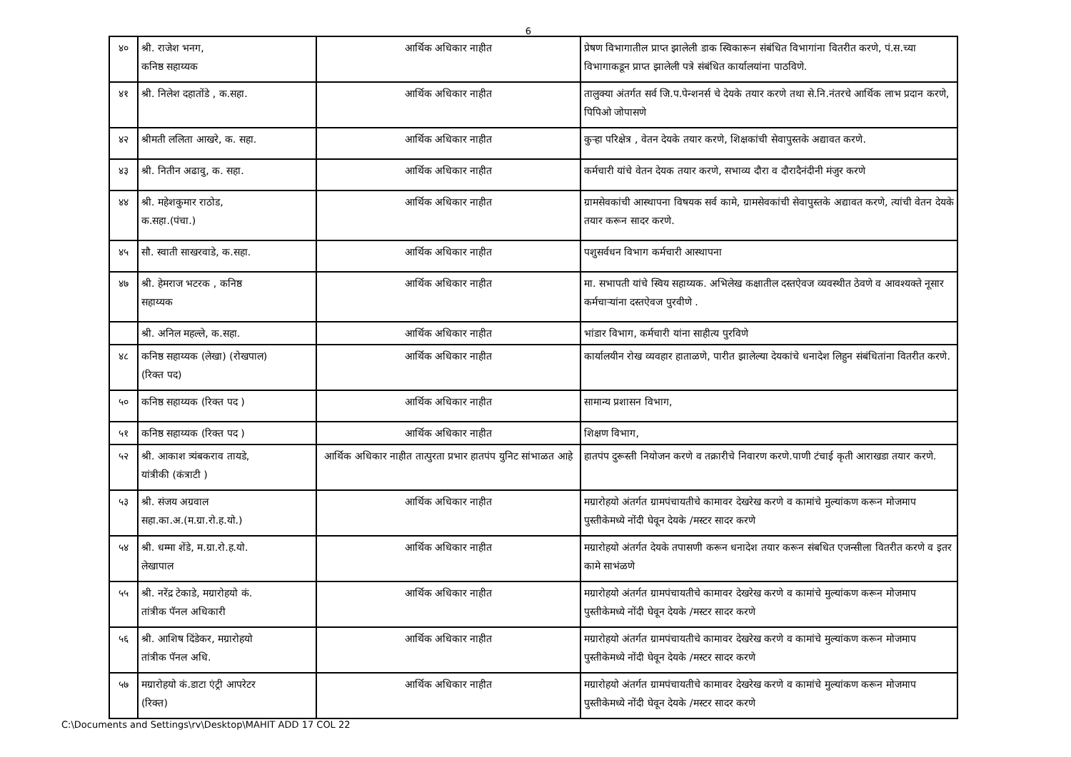6
| ४० | श्री. राजेश भनग, कनिष्ठ सहाय्यक | आर्थिक अधिकार नाहीत | प्रेषण विभागातील प्राप्त झालेली डाक स्विकारून संबंधित विभागांना वितरीत करणे, पं.स.च्या विभागाकडून प्राप्त झालेली पत्रे संबंधित कार्यालयांना पाठविणे. |
| ४१ | श्री. निलेश दहातोंडे , क.सहा. | आर्थिक अधिकार नाहीत | तालुक्या अंतर्गत सर्व जि.प.पेन्शनर्स चे देयके तयार करणे तथा से.नि.नंतरचे आर्थिक लाभ प्रदान करणे, पिपिओ जोपासणे |
| ४२ | श्रीमती ललिता आखरे, क. सहा. | आर्थिक अधिकार नाहीत | कुऱ्हा परिक्षेत्र , वेतन देयके तयार करणे, शिक्षकांची सेवापुस्तके अद्यावत करणे. |
| ४३ | श्री. नितीन अढावु, क. सहा. | आर्थिक अधिकार नाहीत | कर्मचारी यांचे वेतन देयक तयार करणे, सभाव्य दौरा व दौरादैनंदीनी मंजुर करणे |
| ४४ | श्री. महेशकुमार राठोड, क.सहा.(पंचा.) | आर्थिक अधिकार नाहीत | ग्रामसेवकांची आस्थापना विषयक सर्व कामे, ग्रामसेवकांची सेवापुस्तके अद्यावत करणे, त्यांची वेतन देयके तयार करून सादर करणे. |
| ४५ | सौ. स्वाती साखरवाडे, क.सहा. | आर्थिक अधिकार नाहीत | पशुसर्वधन विभाग कर्मचारी आस्थापना |
| ४७ | श्री. हेमराज भटरक , कनिष्ठ सहाय्यक | आर्थिक अधिकार नाहीत | मा. सभापती यांचे स्विय सहाय्यक. अभिलेख कक्षातील दस्तऐवज व्यवस्थीत ठेवणे व आवश्यक्ते नूसार कर्मचाऱ्यांना दस्तऐवज पुरवीणे . |
| | श्री. अनिल महल्ले, क.सहा. | आर्थिक अधिकार नाहीत | भांडार विभाग, कर्मचारी यांना साहीत्य पुरविणे |
| ४८ | कनिष्ठ सहाय्यक (लेखा) (रोखपाल) (रिक्त पद) | आर्थिक अधिकार नाहीत | कार्यालयीन रोख व्यवहार हाताळणे, पारीत झालेल्या देयकांचे धनादेश लिहुन संबंधितांना वितरीत करणे. |
| ५० | कनिष्ठ सहाय्यक (रिक्त पद ) | आर्थिक अधिकार नाहीत | सामान्य प्रशासन विभाग, |
| ५१ | कनिष्ठ सहाय्यक (रिक्त पद ) | आर्थिक अधिकार नाहीत | शिक्षण विभाग, |
| ५२ | श्री. आकाश त्र्यंबकराव तायडे, यांत्रीकी (कंत्राटी ) | आर्थिक अधिकार नाहीत तात्पुरता प्रभार हातपंप युनिट सांभाळत आहे | हातपंप दुरूस्ती नियोजन करणे व तक्रारीचे निवारण करणे.पाणी टंचाई कृती आराखडा तयार करणे. |
| ५३ | श्री. संजय अग्रवाल सहा.का.अ.(म.ग्रा.रो.ह.यो.) | आर्थिक अधिकार नाहीत | मग्रारोहयो अंतर्गत ग्रामपंचायतीचे कामावर देखरेख करणे व कामांचे मुल्यांकण करून मोजमाप पुस्तीकेमध्ये नोंदी घेवून देयके /मस्टर सादर करणे |
| ५४ | श्री. धम्मा शेंडे, म.ग्रा.रो.ह.यो. लेखापाल | आर्थिक अधिकार नाहीत | मग्रारोहयो अंतर्गत देयके तपासणी करून धनादेश तयार करून संबधित एजन्सीला वितरीत करणे व इतर कामे साभंळणे |
| ५५ | श्री. नरेंद्र टेकाडे, मग्रारोहयो कं. तांत्रीक पॅनल अधिकारी | आर्थिक अधिकार नाहीत | मग्रारोहयो अंतर्गत ग्रामपंचायतीचे कामावर देखरेख करणे व कामांचे मुल्यांकण करून मोजमाप पुस्तीकेमध्ये नोंदी घेवून देयके /मस्टर सादर करणे |
| ५६ | श्री. आशिष दिंडेकर, मग्रारोहयो तांत्रीक पॅनल अधि. | आर्थिक अधिकार नाहीत | मग्रारोहयो अंतर्गत ग्रामपंचायतीचे कामावर देखरेख करणे व कामांचे मुल्यांकण करून मोजमाप पुस्तीकेमध्ये नोंदी घेवून देयके /मस्टर सादर करणे |
| ५७ | मग्रारोहयो कं.डाटा एंट्री आपरेटर (रिक्त) | आर्थिक अधिकार नाहीत | मग्रारोहयो अंतर्गत ग्रामपंचायतीचे कामावर देखरेख करणे व कामांचे मुल्यांकण करून मोजमाप पुस्तीकेमध्ये नोंदी घेवून देयके /मस्टर सादर करणे |
C:\Documents and Settings\rv\Desktop\MAHIT ADD 17 COL 22